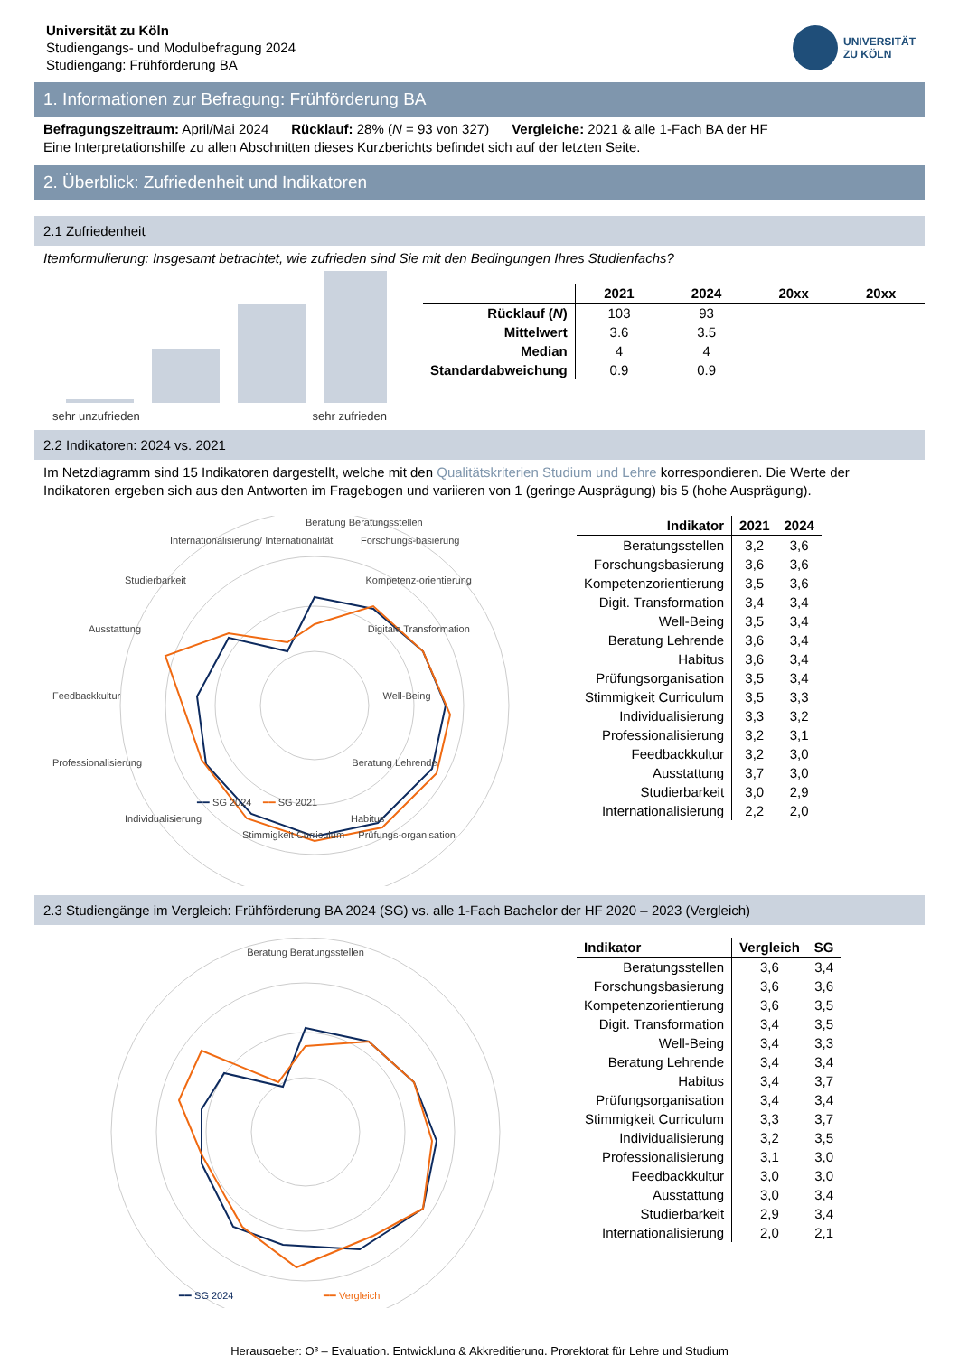Universität zu Köln
Studiengangs- und Modulbefragung 2024
Studiengang: Frühförderung BA
UNIVERSITÄT
ZU KÖLN
1. Informationen zur Befragung: Frühförderung BA
Befragungszeitraum: April/Mai 2024 Rücklauf: 28% (N = 93 von 327) Vergleiche: 2021 & alle 1-Fach BA der HF
Eine Interpretationshilfe zu allen Abschnitten dieses Kurzberichts befindet sich auf der letzten Seite.
2. Überblick: Zufriedenheit und Indikatoren
2.1 Zufriedenheit
Itemformulierung: Insgesamt betrachtet, wie zufrieden sind Sie mit den Bedingungen Ihres Studienfachs?
sehr unzufrieden sehr zufrieden
| | 2021 | 2024 | 20xx | 20xx |
| --- | --- | --- | --- | --- |
| Rücklauf ( N ) | 103 | 93 | | |
| Mittelwert | 3.6 | 3.5 | | |
| Median | 4 | 4 | | |
| Standardabweichung | 0.9 | 0.9 | | |
2.2 Indikatoren: 2024 vs. 2021
Im Netzdiagramm sind 15 Indikatoren dargestellt, welche mit den Qualitätskriterien Studium und Lehre korrespondieren. Die Werte der Indikatoren ergeben sich aus den Antworten im Fragebogen und variieren von 1 (geringe Ausprägung) bis 5 (hohe Ausprägung).
Beratung Beratungsstellen
Internationalisierung/ Internationalität Forschungs-basierung
Studierbarkeit Kompetenz-orientierung
Ausstattung Digitale Transformation
Feedbackkultur Well-Being
Professionalisierung Beratung Lehrende
━━ SG 2024 ━━ SG 2021
Individualisierung Habitus
Stimmigkeit Curriculum Prüfungs-organisation
| Indikator | 2021 | 2024 |
| --- | --- | --- |
| Beratungsstellen | 3,2 | 3,6 |
| Forschungsbasierung | 3,6 | 3,6 |
| Kompetenzorientierung | 3,5 | 3,6 |
| Digit. Transformation | 3,4 | 3,4 |
| Well-Being | 3,5 | 3,4 |
| Beratung Lehrende | 3,6 | 3,4 |
| Habitus | 3,6 | 3,4 |
| Prüfungsorganisation | 3,5 | 3,4 |
| Stimmigkeit Curriculum | 3,5 | 3,3 |
| Individualisierung | 3,3 | 3,2 |
| Professionalisierung | 3,2 | 3,1 |
| Feedbackkultur | 3,2 | 3,0 |
| Ausstattung | 3,7 | 3,0 |
| Studierbarkeit | 3,0 | 2,9 |
| Internationalisierung | 2,2 | 2,0 |
2.3 Studiengänge im Vergleich: Frühförderung BA 2024 (SG) vs. alle 1-Fach Bachelor der HF 2020 – 2023 (Vergleich)
Beratung Beratungsstellen
━━ SG 2024
━━ Vergleich
| Indikator | Vergleich | SG |
| --- | --- | --- |
| Beratungsstellen | 3,6 | 3,4 |
| Forschungsbasierung | 3,6 | 3,6 |
| Kompetenzorientierung | 3,6 | 3,5 |
| Digit. Transformation | 3,4 | 3,5 |
| Well-Being | 3,4 | 3,3 |
| Beratung Lehrende | 3,4 | 3,4 |
| Habitus | 3,4 | 3,7 |
| Prüfungsorganisation | 3,4 | 3,4 |
| Stimmigkeit Curriculum | 3,3 | 3,7 |
| Individualisierung | 3,2 | 3,5 |
| Professionalisierung | 3,1 | 3,0 |
| Feedbackkultur | 3,0 | 3,0 |
| Ausstattung | 3,0 | 3,4 |
| Studierbarkeit | 2,9 | 3,4 |
| Internationalisierung | 2,0 | 2,1 |
Herausgeber: Q³ – Evaluation, Entwicklung & Akkreditierung, Prorektorat für Lehre und Studium